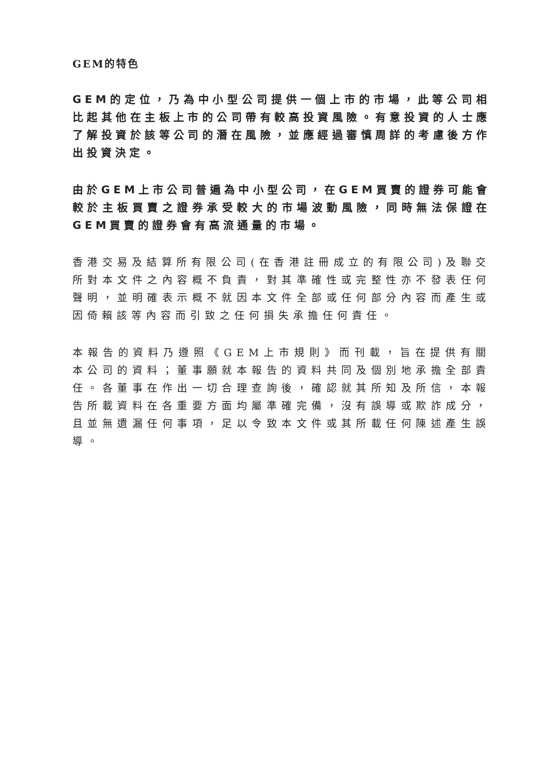GEM的特色
GEM的定位，乃為中小型公司提供一個上市的市場，此等公司相比起其他在主板上市的公司帶有較高投資風險。有意投資的人士應了解投資於該等公司的潛在風險，並應經過審慎周詳的考慮後方作出投資決定。
由於GEM上市公司普遍為中小型公司，在GEM買賣的證券可能會較於主板買賣之證券承受較大的市場波動風險，同時無法保證在GEM買賣的證券會有高流通量的市場。
香港交易及結算所有限公司(在香港註冊成立的有限公司)及聯交所對本文件之內容概不負責，對其準確性或完整性亦不發表任何聲明，並明確表示概不就因本文件全部或任何部分內容而產生或因倚賴該等內容而引致之任何損失承擔任何責任。
本報告的資料乃遵照《GEM上市規則》而刊載，旨在提供有關本公司的資料；董事願就本報告的資料共同及個別地承擔全部責任。各董事在作出一切合理查詢後，確認就其所知及所信，本報告所載資料在各重要方面均屬準確完備，沒有誤導或欺詐成分，且並無遺漏任何事項，足以令致本文件或其所載任何陳述產生誤導。